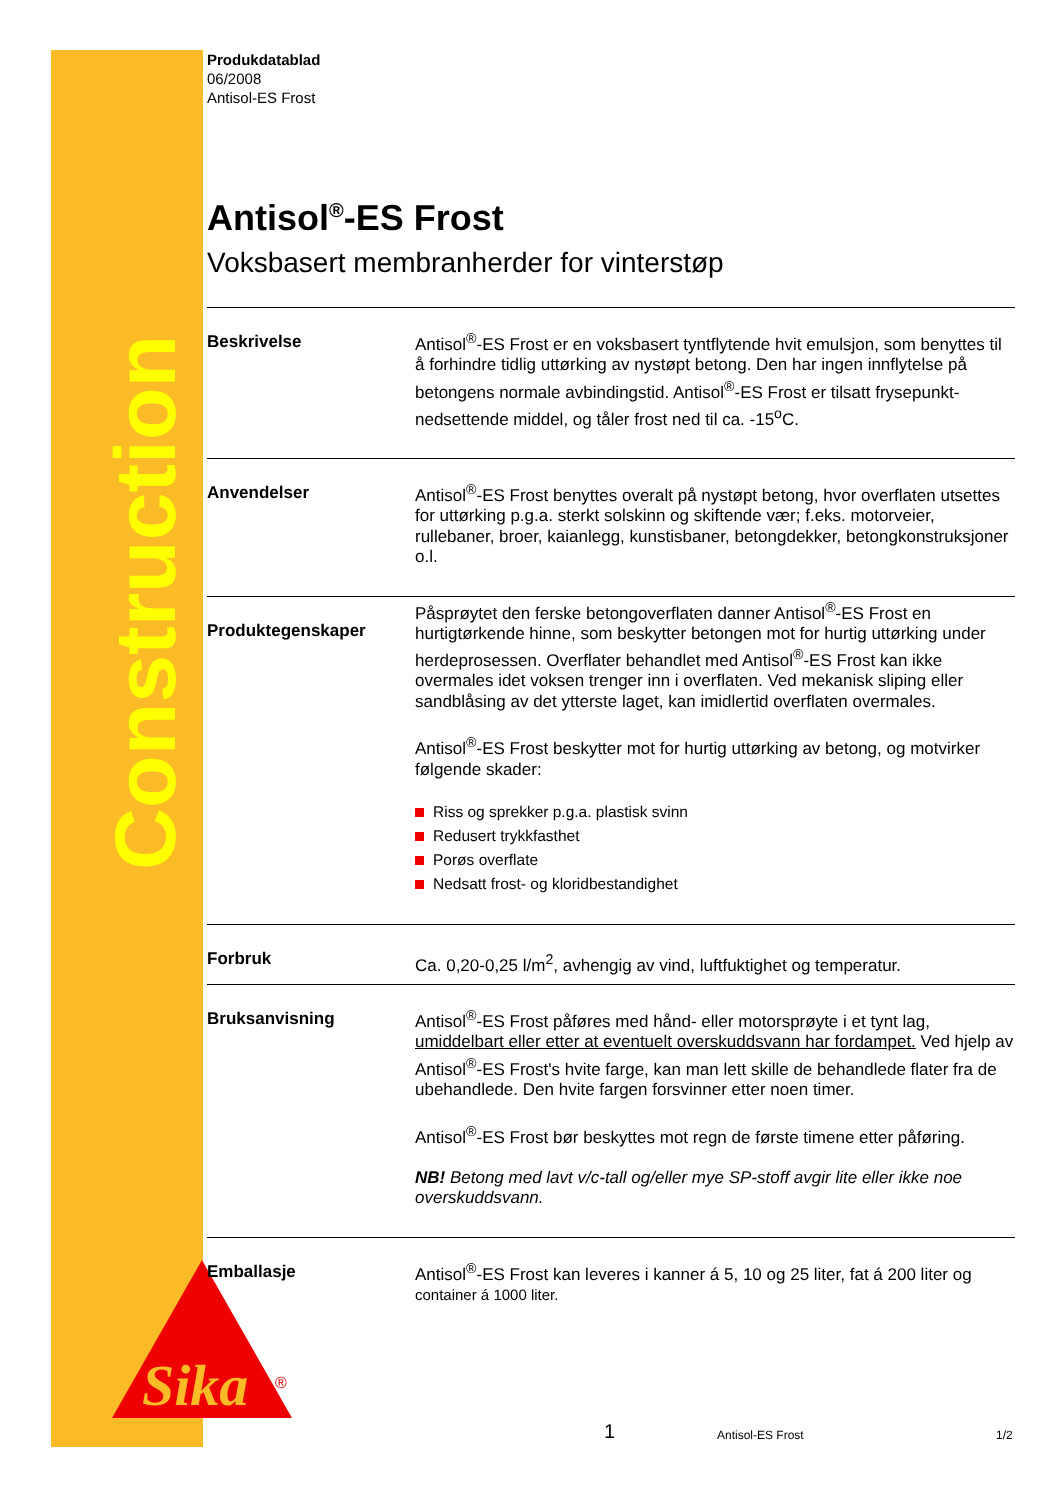Construction
Sika
®
Produkdatablad
06/2008
Antisol-ES Frost
Antisol<sup>®</sup>-ES Frost
Voksbasert membranherder for vinterstøp
Beskrivelse
Antisol<sup>®</sup>-ES Frost er en voksbasert tyntflytende hvit emulsjon, som benyttes til å forhindre tidlig uttørking av nystøpt betong. Den har ingen innflytelse på betongens normale avbindingstid. Antisol<sup>®</sup>-ES Frost er tilsatt frysepunkt-nedsettende middel, og tåler frost ned til ca. -15<sup>o</sup>C.
Anvendelser
Antisol<sup>®</sup>-ES Frost benyttes overalt på nystøpt betong, hvor overflaten utsettes for uttørking p.g.a. sterkt solskinn og skiftende vær; f.eks. motorveier, rullebaner, broer, kaianlegg, kunstisbaner, betongdekker, betongkonstruksjoner o.l.
Produktegenskaper
Påsprøytet den ferske betongoverflaten danner Antisol<sup>®</sup>-ES Frost en hurtigtørkende hinne, som beskytter betongen mot for hurtig uttørking under herdeprosessen. Overflater behandlet med Antisol<sup>®</sup>-ES Frost kan ikke overmales idet voksen trenger inn i overflaten. Ved mekanisk sliping eller sandblåsing av det ytterste laget, kan imidlertid overflaten overmales.
Antisol<sup>®</sup>-ES Frost beskytter mot for hurtig uttørking av betong, og motvirker følgende skader:
Riss og sprekker p.g.a. plastisk svinn
Redusert trykkfasthet
Porøs overflate
Nedsatt frost- og kloridbestandighet
Forbruk
Ca. 0,20-0,25 l/m<sup>2</sup>, avhengig av vind, luftfuktighet og temperatur.
Bruksanvisning
Antisol<sup>®</sup>-ES Frost påføres med hånd- eller motorsprøyte i et tynt lag, umiddelbart eller etter at eventuelt overskuddsvann har fordampet. Ved hjelp av Antisol<sup>®</sup>-ES Frost's hvite farge, kan man lett skille de behandlede flater fra de ubehandlede. Den hvite fargen forsvinner etter noen timer.
Antisol<sup>®</sup>-ES Frost bør beskyttes mot regn de første timene etter påføring.
NB! Betong med lavt v/c-tall og/eller mye SP-stoff avgir lite eller ikke noe overskuddsvann.
Emballasje
Antisol<sup>®</sup>-ES Frost kan leveres i kanner á 5, 10 og 25 liter, fat á 200 liter og container á 1000 liter.
1 Antisol-ES Frost 1/2